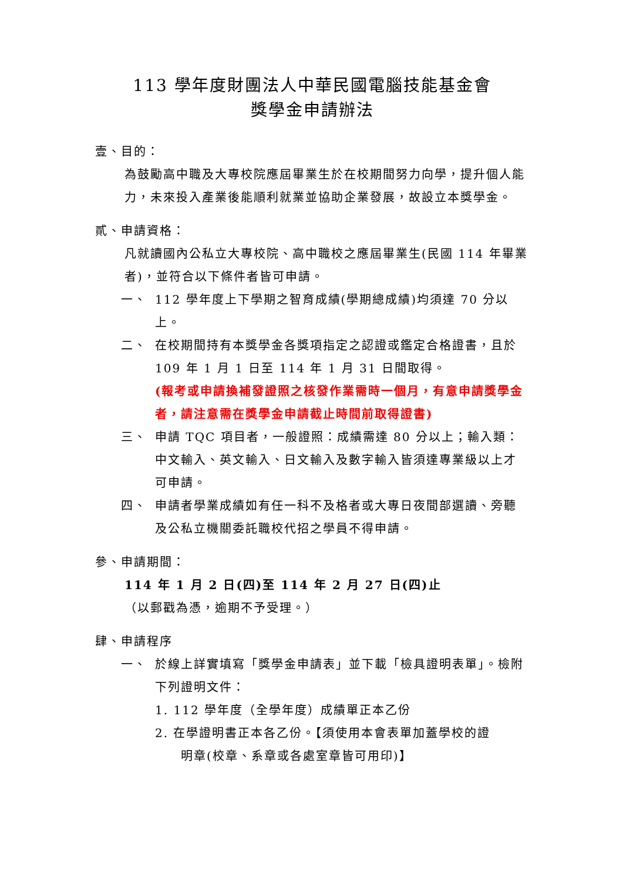113 學年度財團法人中華民國電腦技能基金會
獎學金申請辦法
壹、目的：
為鼓勵高中職及大專校院應屆畢業生於在校期間努力向學，提升個人能力，未來投入產業後能順利就業並協助企業發展，故設立本獎學金。
貳、申請資格：
凡就讀國內公私立大專校院、高中職校之應屆畢業生(民國 114 年畢業者)，並符合以下條件者皆可申請。
一、 112 學年度上下學期之智育成績(學期總成績)均須達 70 分以上。
二、 在校期間持有本獎學金各獎項指定之認證或鑑定合格證書，且於 109 年 1 月 1 日至 114 年 1 月 31 日間取得。
(報考或申請換補發證照之核發作業需時一個月，有意申請獎學金者，請注意需在獎學金申請截止時間前取得證書)
三、 申請 TQC 項目者，一般證照：成績需達 80 分以上；輸入類：中文輸入、英文輸入、日文輸入及數字輸入皆須達專業級以上才可申請。
四、 申請者學業成績如有任一科不及格者或大專日夜間部選讀、旁聽及公私立機關委託職校代招之學員不得申請。
參、申請期間：
114 年 1 月 2 日(四)至 114 年 2 月 27 日(四)止
（以郵戳為憑，逾期不予受理。）
肆、申請程序
一、 於線上詳實填寫「獎學金申請表」並下載「檢具證明表單」。檢附下列證明文件：
1. 112 學年度（全學年度）成績單正本乙份
2. 在學證明書正本各乙份。【須使用本會表單加蓋學校的證
明章(校章、系章或各處室章皆可用印)】